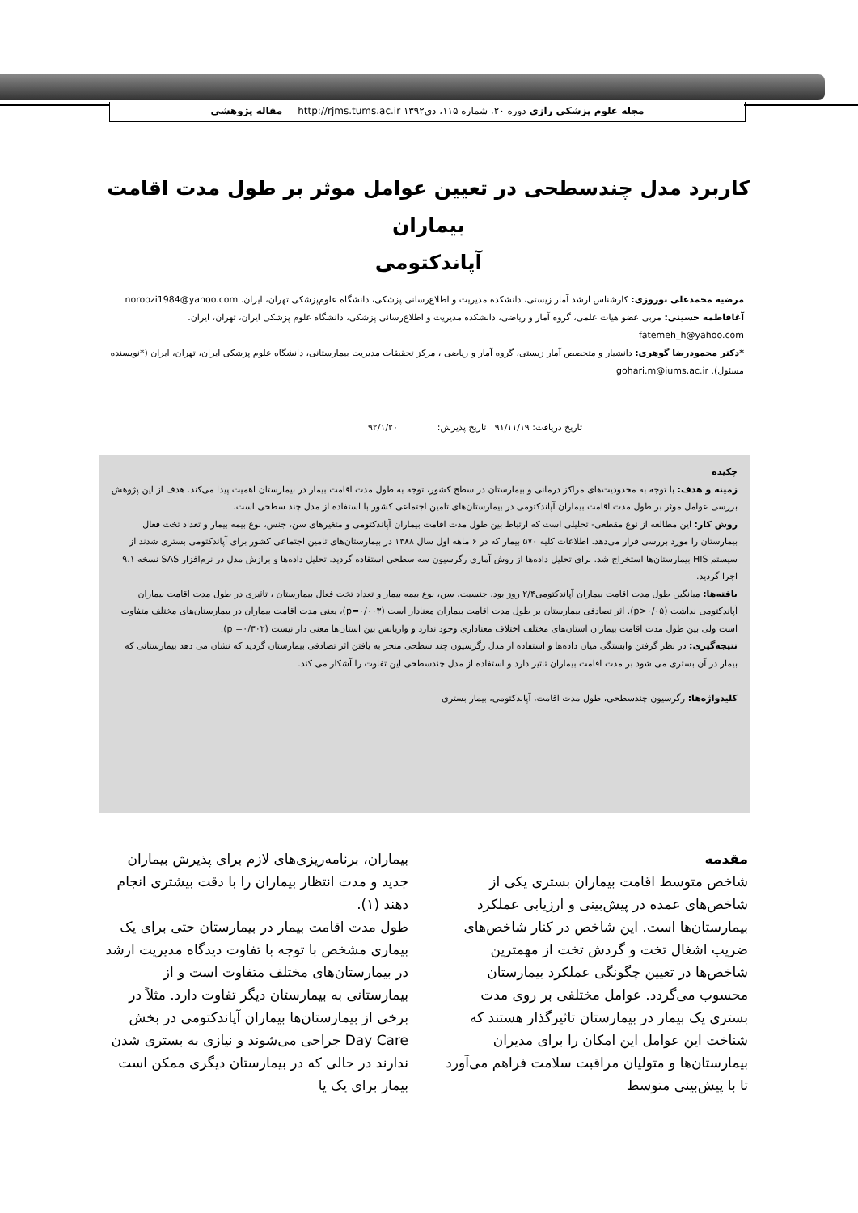مجله علوم پزشکی رازی دوره ۲۰، شماره ۱۱۵، دی۱۳۹۲ http://rjms.tums.ac.ir مقاله پژوهشی
کاربرد مدل چندسطحی در تعیین عوامل موثر بر طول مدت اقامت بیماران
آپاندکتومی
مرضیه محمدعلی نوروزی: کارشناس ارشد آمار زیستی، دانشکده مدیریت و اطلاع‌رسانی پزشکی، دانشگاه علوم‌پزشکی تهران، ایران. noroozi1984@yahoo.com
آغافاطمه حسینی: مربی عضو هیات علمی، گروه آمار و ریاضی، دانشکده مدیریت و اطلاع‌رسانی پزشکی، دانشگاه علوم پزشکی ایران، تهران، ایران.
fatemeh_h@yahoo.com
*دکتر محمودرضا گوهری: دانشیار و متخصص آمار زیستی، گروه آمار و ریاضی ، مرکز تحقیقات مدیریت بیمارستانی، دانشگاه علوم پزشکی ایران، تهران، ایران (*نویسنده مسئول). gohari.m@iums.ac.ir
تاریخ دریافت: ۹۱/۱۱/۱۹ تاریخ پذیرش: ۹۲/۱/۲۰
چکیده
زمینه و هدف: با توجه به محدودیت‌های مراکز درمانی و بیمارستان در سطح کشور، توجه به طول مدت اقامت بیمار در بیمارستان اهمیت پیدا می‌کند. هدف از این پژوهش بررسی عوامل موثر بر طول مدت اقامت بیماران آپاندکتومی در بیمارستان‌های تامین اجتماعی کشور با استفاده از مدل چند سطحی است.
روش کار: این مطالعه از نوع مقطعی- تحلیلی است که ارتباط بین طول مدت اقامت بیماران آپاندکتومی و متغیرهای سن، جنس، نوع بیمه بیمار و تعداد تخت فعال بیمارستان را مورد بررسی قرار می‌دهد. اطلاعات کلیه ۵۷۰ بیمار که در ۶ ماهه اول سال ۱۳۸۸ در بیمارستان‌های تامین اجتماعی کشور برای آپاندکتومی بستری شدند از سیستم HIS بیمارستان‌ها استخراج شد. برای تحلیل داده‌ها از روش آماری رگرسیون سه سطحی استفاده گردید. تحلیل داده‌ها و برازش مدل در نرم‌افزار SAS نسخه ۹.۱ اجرا گردید.
یافته‌ها: میانگین طول مدت اقامت بیماران آپاندکتومی۲/۴ روز بود. جنسیت، سن، نوع بیمه بیمار و تعداد تخت فعال بیمارستان ، تاثیری در طول مدت اقامت بیماران آپاندکتومی نداشت (p>۰/۰۵). اثر تصادفی بیمارستان بر طول مدت اقامت بیماران معنادار است (p=۰/۰۰۳)، یعنی مدت اقامت بیماران در بیمارستان‌های مختلف متفاوت است ولی بین طول مدت اقامت بیماران استان‌های مختلف اختلاف معناداری وجود ندارد و واریانس بین استان‌ها معنی دار نیست (p =۰/۳۰۲).
نتیجه‌گیری: در نظر گرفتن وابستگی میان داده‌ها و استفاده از مدل رگرسیون چند سطحی منجر به یافتن اثر تصادفی بیمارستان گردید که نشان می دهد بیمارستانی که بیمار در آن بستری می شود بر مدت اقامت بیماران تاثیر دارد و استفاده از مدل چندسطحی این تفاوت را آشکار می کند.
کلیدواژه‌ها: رگرسیون چندسطحی، طول مدت اقامت، آپاندکتومی، بیمار بستری
مقدمه
شاخص متوسط اقامت بیماران بستری یکی از شاخص‌های عمده در پیش‌بینی و ارزیابی عملکرد بیمارستان‌ها است. این شاخص در کنار شاخص‌های ضریب اشغال تخت و گردش تخت از مهمترین شاخص‌ها در تعیین چگونگی عملکرد بیمارستان محسوب می‌گردد. عوامل مختلفی بر روی مدت بستری یک بیمار در بیمارستان تاثیرگذار هستند که شناخت این عوامل این امکان را برای مدیران بیمارستان‌ها و متولیان مراقبت سلامت فراهم می‌آورد تا با پیش‌بینی متوسط
بیماران، برنامه‌ریزی‌های لازم برای پذیرش بیماران جدید و مدت انتظار بیماران را با دقت بیشتری انجام دهند (۱).
طول مدت اقامت بیمار در بیمارستان حتی برای یک بیماری مشخص با توجه با تفاوت دیدگاه مدیریت ارشد در بیمارستان‌های مختلف متفاوت است و از بیمارستانی به بیمارستان دیگر تفاوت دارد. مثلاً در برخی از بیمارستان‌ها بیماران آپاندکتومی در بخش Day Care جراحی می‌شوند و نیازی به بستری شدن ندارند در حالی که در بیمارستان دیگری ممکن است بیمار برای یک یا